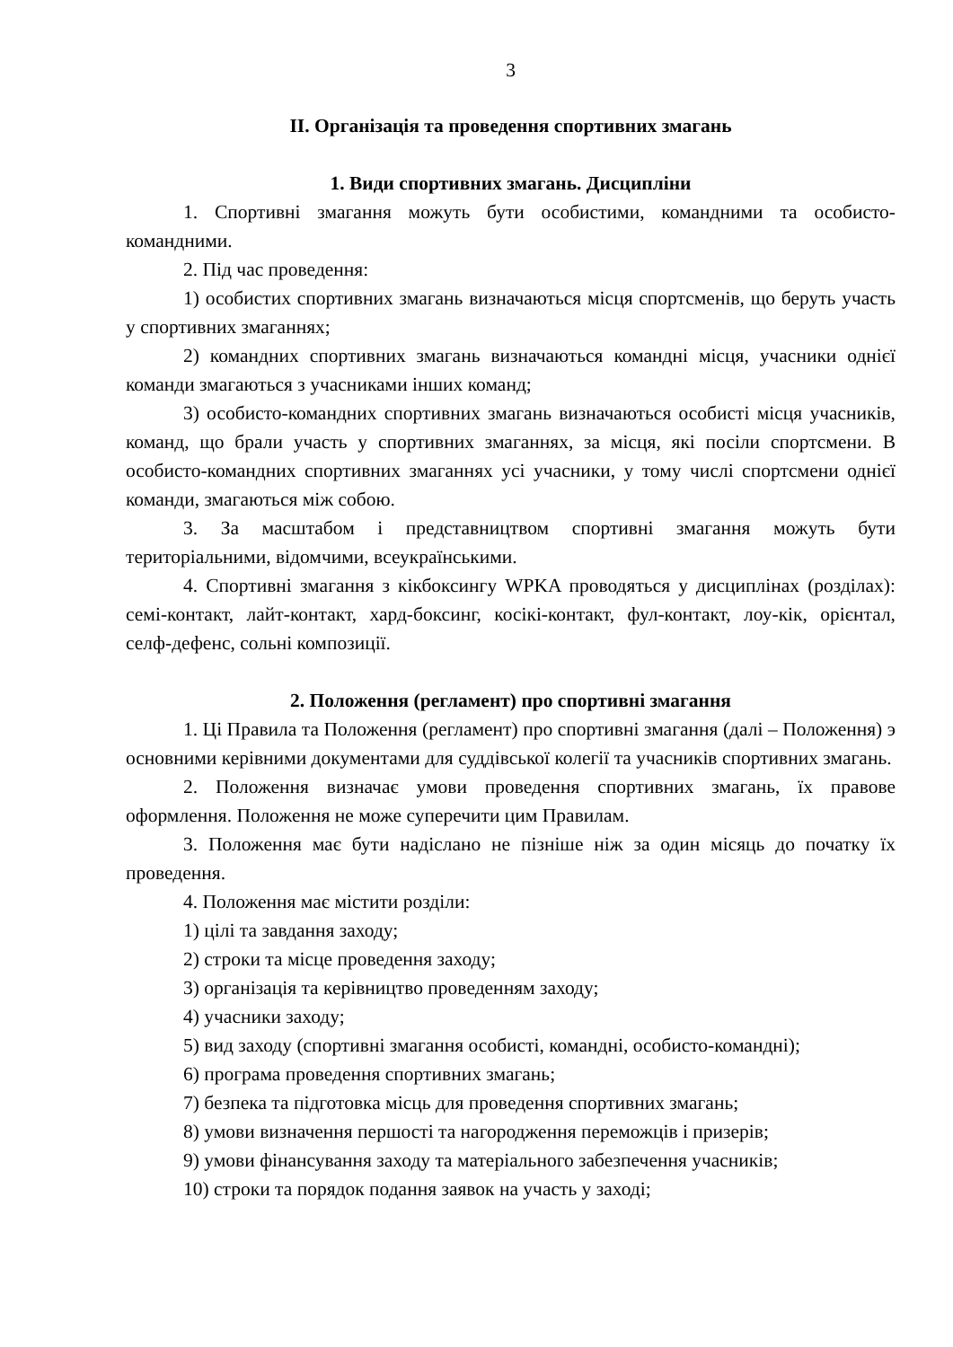3
ІІ. Організація та проведення спортивних змагань
1. Види спортивних змагань. Дисципліни
1. Спортивні змагання можуть бути особистими, командними та особисто-командними.
2. Під час проведення:
1) особистих спортивних змагань визначаються місця спортсменів, що беруть участь у спортивних змаганнях;
2) командних спортивних змагань визначаються командні місця, учасники однієї команди змагаються з учасниками інших команд;
3) особисто-командних спортивних змагань визначаються особисті місця учасників, команд, що брали участь у спортивних змаганнях, за місця, які посіли спортсмени. В особисто-командних спортивних змаганнях усі учасники, у тому числі спортсмени однієї команди, змагаються між собою.
3. За масштабом і представництвом спортивні змагання можуть бути територіальними, відомчими, всеукраїнськими.
4. Спортивні змагання з кікбоксингу WPKA проводяться у дисциплінах (розділах): семі-контакт, лайт-контакт, хард-боксинг, косікі-контакт, фул-контакт, лоу-кік, орієнтал, селф-дефенс, сольні композиції.
2. Положення (регламент) про спортивні змагання
1. Ці Правила та Положення (регламент) про спортивні змагання (далі – Положення) э основними керівними документами для суддівської колегії та учасників спортивних змагань.
2. Положення визначає умови проведення спортивних змагань, їх правове оформлення. Положення не може суперечити цим Правилам.
3. Положення має бути надіслано не пізніше ніж за один місяць до початку їх проведення.
4. Положення має містити розділи:
1) цілі та завдання заходу;
2) строки та місце проведення заходу;
3) організація та керівництво проведенням заходу;
4) учасники заходу;
5) вид заходу (спортивні змагання особисті, командні, особисто-командні);
6) програма проведення спортивних змагань;
7) безпека та підготовка місць для проведення спортивних змагань;
8) умови визначення першості та нагородження переможців і призерів;
9) умови фінансування заходу та матеріального забезпечення учасників;
10) строки та порядок подання заявок на участь у заході;